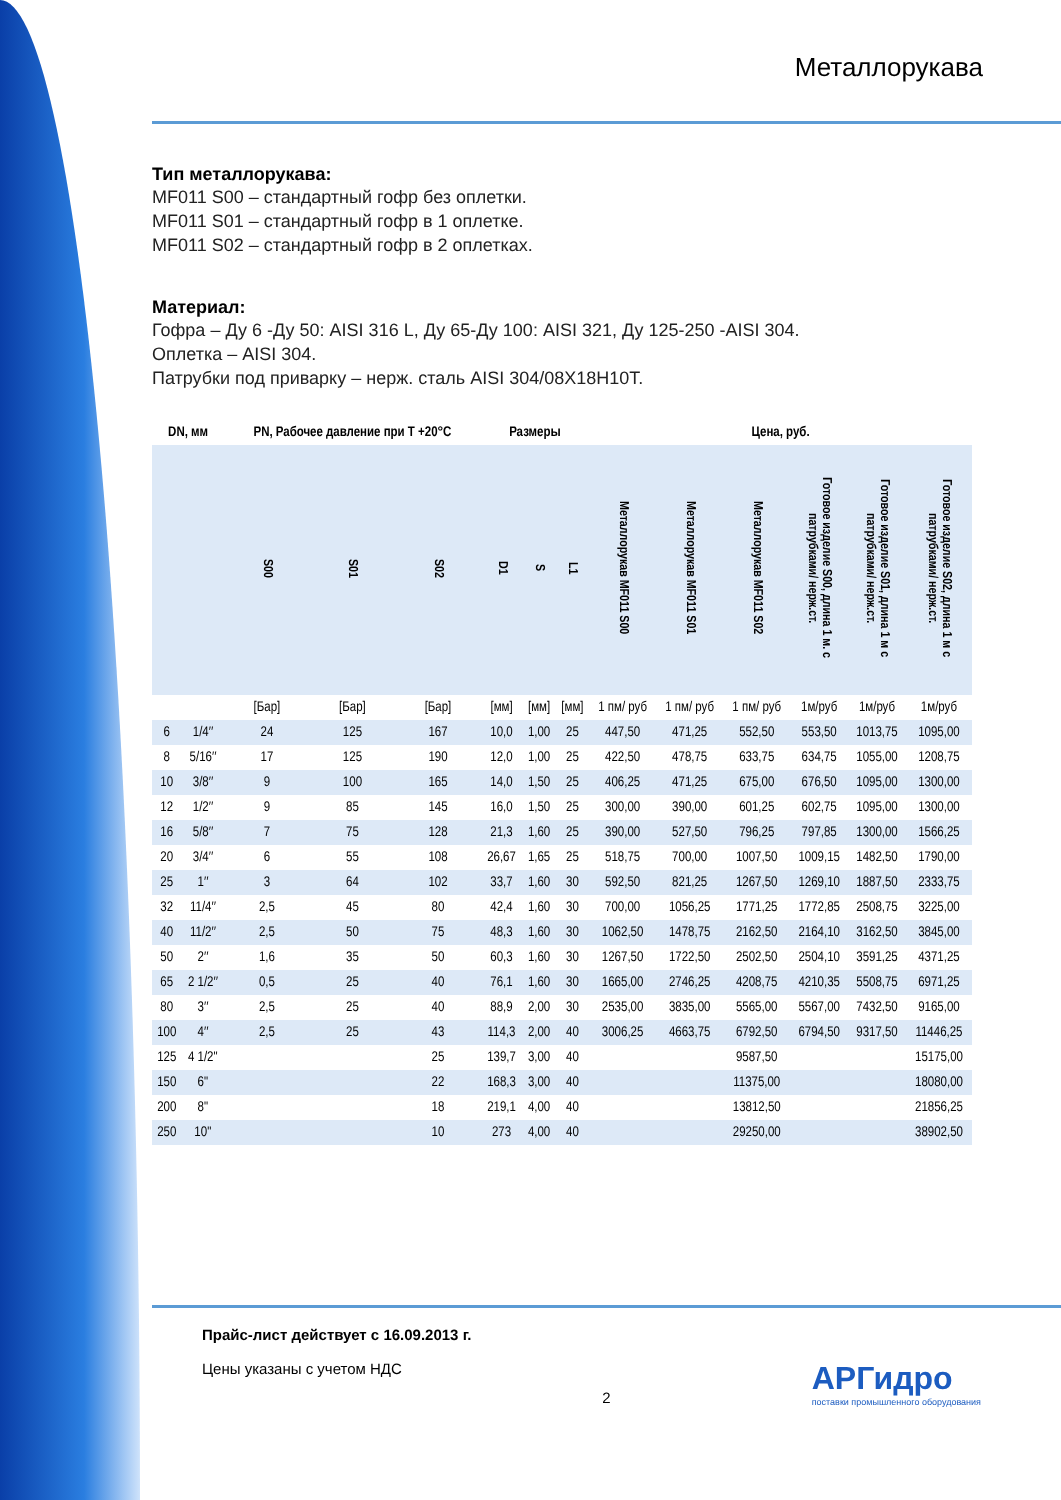Металлорукава
Тип металлорукава:
MF011 S00 – стандартный гофр без оплетки.
MF011 S01 – стандартный гофр в 1 оплетке.
MF011 S02 – стандартный гофр в 2 оплетках.
Материал:
Гофра – Ду 6 -Ду 50: AISI 316 L, Ду 65-Ду 100: AISI 321, Ду 125-250 -AISI 304.
Оплетка – AISI 304.
Патрубки под приварку – нерж. сталь AISI 304/08Х18Н10Т.
| DN, мм | | PN, Рабочее давление при T +20°C | | | Размеры | | | Цена, руб. | | | | | |
| --- | --- | --- | --- | --- | --- | --- | --- | --- | --- | --- | --- | --- | --- |
| | | S00 | S01 | S02 | D1 | S | L1 | Металлорукав MF011 S00 | Металлорукав MF011 S01 | Металлорукав MF011 S02 | Готовое изделие S00, длина 1 м. с патрубками/ нерж.ст. | Готовое изделие S01, длина 1 м с патрубками/ нерж.ст. | Готовое изделие S02, длина 1 м с патрубками/ нерж.ст. |
| | | [Бар] | [Бар] | [Бар] | [мм] | [мм] | [мм] | 1 пм/ руб | 1 пм/ руб | 1 пм/ руб | 1м/руб | 1м/руб | 1м/руб |
| 6 | 1/4″ | 24 | 125 | 167 | 10,0 | 1,00 | 25 | 447,50 | 471,25 | 552,50 | 553,50 | 1013,75 | 1095,00 |
| 8 | 5/16″ | 17 | 125 | 190 | 12,0 | 1,00 | 25 | 422,50 | 478,75 | 633,75 | 634,75 | 1055,00 | 1208,75 |
| 10 | 3/8″ | 9 | 100 | 165 | 14,0 | 1,50 | 25 | 406,25 | 471,25 | 675,00 | 676,50 | 1095,00 | 1300,00 |
| 12 | 1/2″ | 9 | 85 | 145 | 16,0 | 1,50 | 25 | 300,00 | 390,00 | 601,25 | 602,75 | 1095,00 | 1300,00 |
| 16 | 5/8″ | 7 | 75 | 128 | 21,3 | 1,60 | 25 | 390,00 | 527,50 | 796,25 | 797,85 | 1300,00 | 1566,25 |
| 20 | 3/4″ | 6 | 55 | 108 | 26,67 | 1,65 | 25 | 518,75 | 700,00 | 1007,50 | 1009,15 | 1482,50 | 1790,00 |
| 25 | 1″ | 3 | 64 | 102 | 33,7 | 1,60 | 30 | 592,50 | 821,25 | 1267,50 | 1269,10 | 1887,50 | 2333,75 |
| 32 | 11/4″ | 2,5 | 45 | 80 | 42,4 | 1,60 | 30 | 700,00 | 1056,25 | 1771,25 | 1772,85 | 2508,75 | 3225,00 |
| 40 | 11/2″ | 2,5 | 50 | 75 | 48,3 | 1,60 | 30 | 1062,50 | 1478,75 | 2162,50 | 2164,10 | 3162,50 | 3845,00 |
| 50 | 2″ | 1,6 | 35 | 50 | 60,3 | 1,60 | 30 | 1267,50 | 1722,50 | 2502,50 | 2504,10 | 3591,25 | 4371,25 |
| 65 | 2 1/2″ | 0,5 | 25 | 40 | 76,1 | 1,60 | 30 | 1665,00 | 2746,25 | 4208,75 | 4210,35 | 5508,75 | 6971,25 |
| 80 | 3″ | 2,5 | 25 | 40 | 88,9 | 2,00 | 30 | 2535,00 | 3835,00 | 5565,00 | 5567,00 | 7432,50 | 9165,00 |
| 100 | 4″ | 2,5 | 25 | 43 | 114,3 | 2,00 | 40 | 3006,25 | 4663,75 | 6792,50 | 6794,50 | 9317,50 | 11446,25 |
| 125 | 4 1/2" | | | 25 | 139,7 | 3,00 | 40 | | | 9587,50 | | | 15175,00 |
| 150 | 6" | | | 22 | 168,3 | 3,00 | 40 | | | 11375,00 | | | 18080,00 |
| 200 | 8" | | | 18 | 219,1 | 4,00 | 40 | | | 13812,50 | | | 21856,25 |
| 250 | 10" | | | 10 | 273 | 4,00 | 40 | | | 29250,00 | | | 38902,50 |
Прайс-лист действует с 16.09.2013 г.
Цены указаны с учетом НДС
2
АРГидро
поставки промышленного оборудования